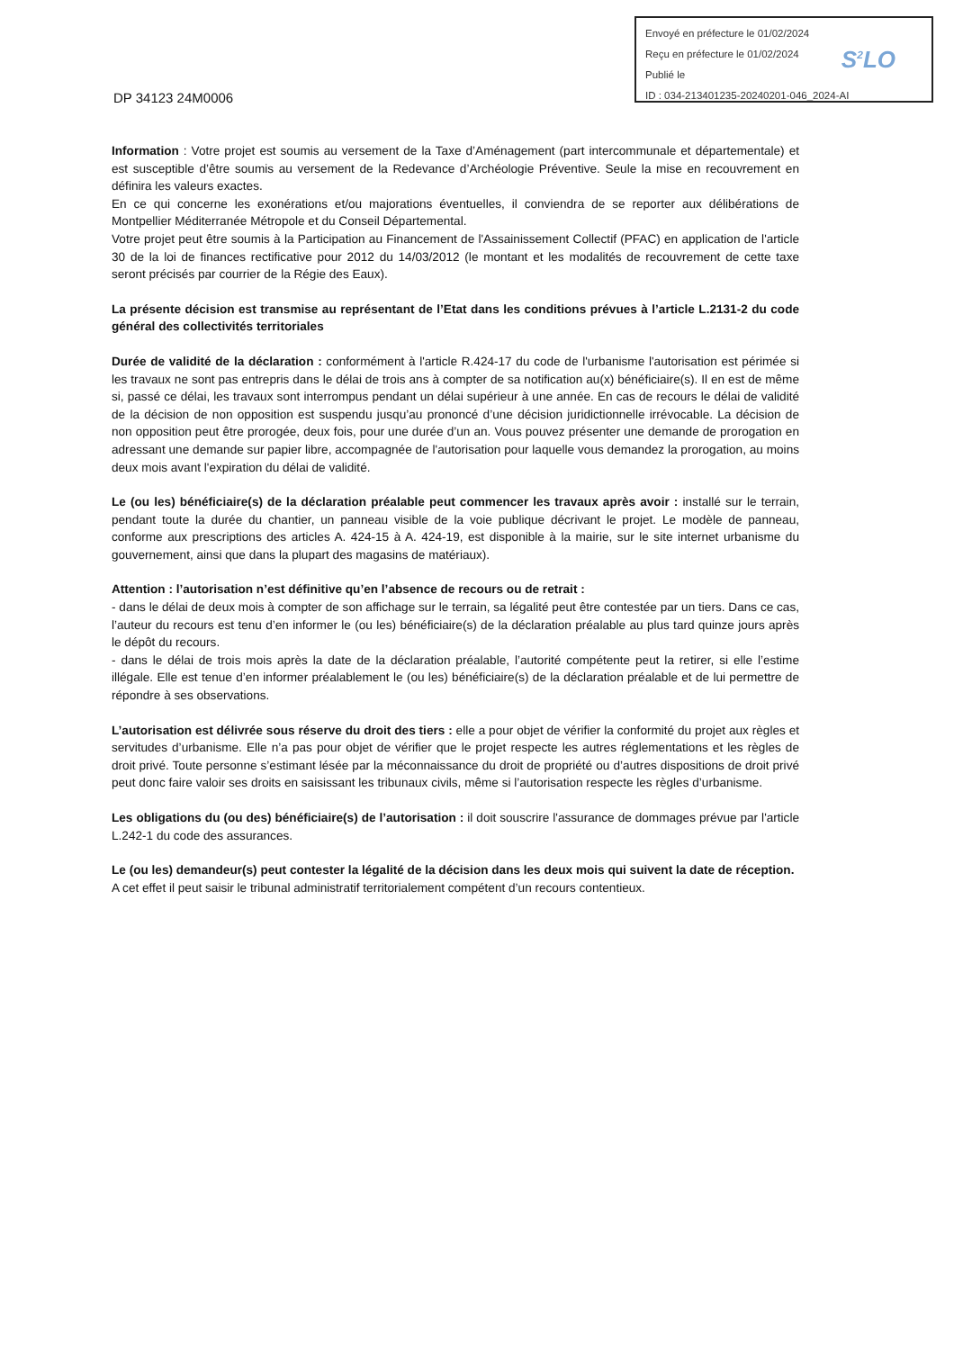Envoyé en préfecture le 01/02/2024
Reçu en préfecture le 01/02/2024
Publié le
ID : 034-213401235-20240201-046_2024-AI
S<sup>2</sup>LO
DP 34123 24M0006
Information : Votre projet est soumis au versement de la Taxe d’Aménagement (part intercommunale et départementale) et est susceptible d’être soumis au versement de la Redevance d’Archéologie Préventive. Seule la mise en recouvrement en définira les valeurs exactes.
En ce qui concerne les exonérations et/ou majorations éventuelles, il conviendra de se reporter aux délibérations de Montpellier Méditerranée Métropole et du Conseil Départemental.
Votre projet peut être soumis à la Participation au Financement de l'Assainissement Collectif (PFAC) en application de l'article 30 de la loi de finances rectificative pour 2012 du 14/03/2012 (le montant et les modalités de recouvrement de cette taxe seront précisés par courrier de la Régie des Eaux).
La présente décision est transmise au représentant de l’Etat dans les conditions prévues à l’article L.2131-2 du code général des collectivités territoriales
Durée de validité de la déclaration : conformément à l'article R.424-17 du code de l'urbanisme l'autorisation est périmée si les travaux ne sont pas entrepris dans le délai de trois ans à compter de sa notification au(x) bénéficiaire(s). Il en est de même si, passé ce délai, les travaux sont interrompus pendant un délai supérieur à une année. En cas de recours le délai de validité de la décision de non opposition est suspendu jusqu’au prononcé d’une décision juridictionnelle irrévocable. La décision de non opposition peut être prorogée, deux fois, pour une durée d’un an. Vous pouvez présenter une demande de prorogation en adressant une demande sur papier libre, accompagnée de l'autorisation pour laquelle vous demandez la prorogation, au moins deux mois avant l'expiration du délai de validité.
Le (ou les) bénéficiaire(s) de la déclaration préalable peut commencer les travaux après avoir : installé sur le terrain, pendant toute la durée du chantier, un panneau visible de la voie publique décrivant le projet. Le modèle de panneau, conforme aux prescriptions des articles A. 424-15 à A. 424-19, est disponible à la mairie, sur le site internet urbanisme du gouvernement, ainsi que dans la plupart des magasins de matériaux).
Attention : l’autorisation n’est définitive qu’en l’absence de recours ou de retrait :
- dans le délai de deux mois à compter de son affichage sur le terrain, sa légalité peut être contestée par un tiers. Dans ce cas, l’auteur du recours est tenu d’en informer le (ou les) bénéficiaire(s) de la déclaration préalable au plus tard quinze jours après le dépôt du recours.
- dans le délai de trois mois après la date de la déclaration préalable, l’autorité compétente peut la retirer, si elle l’estime illégale. Elle est tenue d’en informer préalablement le (ou les) bénéficiaire(s) de la déclaration préalable et de lui permettre de répondre à ses observations.
L’autorisation est délivrée sous réserve du droit des tiers : elle a pour objet de vérifier la conformité du projet aux règles et servitudes d’urbanisme. Elle n’a pas pour objet de vérifier que le projet respecte les autres réglementations et les règles de droit privé. Toute personne s’estimant lésée par la méconnaissance du droit de propriété ou d’autres dispositions de droit privé peut donc faire valoir ses droits en saisissant les tribunaux civils, même si l’autorisation respecte les règles d’urbanisme.
Les obligations du (ou des) bénéficiaire(s) de l’autorisation : il doit souscrire l'assurance de dommages prévue par l'article L.242-1 du code des assurances.
Le (ou les) demandeur(s) peut contester la légalité de la décision dans les deux mois qui suivent la date de réception.
A cet effet il peut saisir le tribunal administratif territorialement compétent d’un recours contentieux.